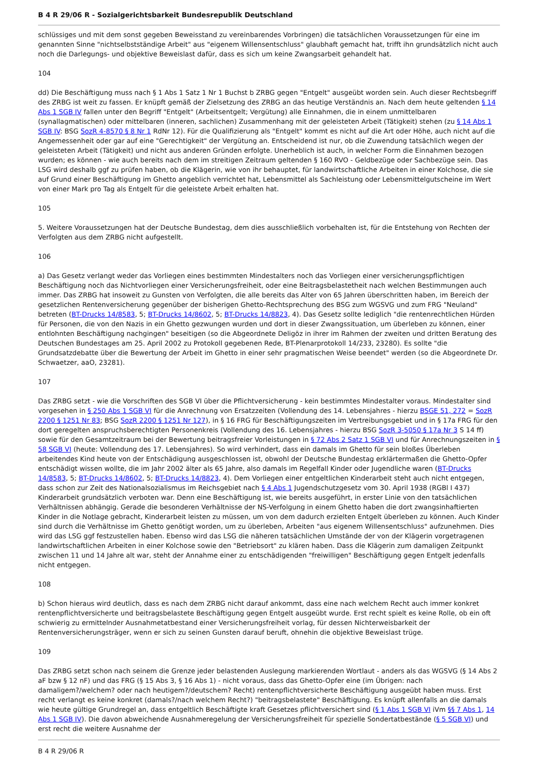B 4 R 29/06 R - Sozialgerichtsbarkeit Bundesrepublik Deutschland
schlüssiges und mit dem sonst gegeben Beweisstand zu vereinbarendes Vorbringen) die tatsächlichen Voraussetzungen für eine im genannten Sinne "nichtselbstständige Arbeit" aus "eigenem Willensentschluss" glaubhaft gemacht hat, trifft ihn grundsätzlich nicht auch noch die Darlegungs- und objektive Beweislast dafür, dass es sich um keine Zwangsarbeit gehandelt hat.
104
dd) Die Beschäftigung muss nach § 1 Abs 1 Satz 1 Nr 1 Buchst b ZRBG gegen "Entgelt" ausgeübt worden sein. Auch dieser Rechtsbegriff des ZRBG ist weit zu fassen. Er knüpft gemäß der Zielsetzung des ZRBG an das heutige Verständnis an. Nach dem heute geltenden § 14 Abs 1 SGB IV fallen unter den Begriff "Entgelt" (Arbeitsentgelt; Vergütung) alle Einnahmen, die in einem unmittelbaren (synallagmatischen) oder mittelbaren (inneren, sachlichen) Zusammenhang mit der geleisteten Arbeit (Tätigkeit) stehen (zu § 14 Abs 1 SGB IV: BSG SozR 4-8570 § 8 Nr 1 RdNr 12). Für die Qualifizierung als "Entgelt" kommt es nicht auf die Art oder Höhe, auch nicht auf die Angemessenheit oder gar auf eine "Gerechtigkeit" der Vergütung an. Entscheidend ist nur, ob die Zuwendung tatsächlich wegen der geleisteten Arbeit (Tätigkeit) und nicht aus anderen Gründen erfolgte. Unerheblich ist auch, in welcher Form die Einnahmen bezogen wurden; es können - wie auch bereits nach dem im streitigen Zeitraum geltenden § 160 RVO - Geldbezüge oder Sachbezüge sein. Das LSG wird deshalb ggf zu prüfen haben, ob die Klägerin, wie von ihr behauptet, für landwirtschaftliche Arbeiten in einer Kolchose, die sie auf Grund einer Beschäftigung im Ghetto angeblich verrichtet hat, Lebensmittel als Sachleistung oder Lebensmittelgutscheine im Wert von einer Mark pro Tag als Entgelt für die geleistete Arbeit erhalten hat.
105
5. Weitere Voraussetzungen hat der Deutsche Bundestag, dem dies ausschließlich vorbehalten ist, für die Entstehung von Rechten der Verfolgten aus dem ZRBG nicht aufgestellt.
106
a) Das Gesetz verlangt weder das Vorliegen eines bestimmten Mindestalters noch das Vorliegen einer versicherungspflichtigen Beschäftigung noch das Nichtvorliegen einer Versicherungsfreiheit, oder eine Beitragsbelastetheit nach welchen Bestimmungen auch immer. Das ZRBG hat insoweit zu Gunsten von Verfolgten, die alle bereits das Alter von 65 Jahren überschritten haben, im Bereich der gesetzlichen Rentenversicherung gegenüber der bisherigen Ghetto-Rechtsprechung des BSG zum WGSVG und zum FRG "Neuland" betreten (BT-Drucks 14/8583, 5; BT-Drucks 14/8602, 5; BT-Drucks 14/8823, 4). Das Gesetz sollte lediglich "die rentenrechtlichen Hürden für Personen, die von den Nazis in ein Ghetto gezwungen wurden und dort in dieser Zwangssituation, um überleben zu können, einer entlohnten Beschäftigung nachgingen" beseitigen (so die Abgeordnete Deligöz in ihrer im Rahmen der zweiten und dritten Beratung des Deutschen Bundestages am 25. April 2002 zu Protokoll gegebenen Rede, BT-Plenarprotokoll 14/233, 23280). Es sollte "die Grundsatzdebatte über die Bewertung der Arbeit im Ghetto in einer sehr pragmatischen Weise beendet" werden (so die Abgeordnete Dr. Schwaetzer, aaO, 23281).
107
Das ZRBG setzt - wie die Vorschriften des SGB VI über die Pflichtversicherung - kein bestimmtes Mindestalter voraus. Mindestalter sind vorgesehen in § 250 Abs 1 SGB VI für die Anrechnung von Ersatzzeiten (Vollendung des 14. Lebensjahres - hierzu BSGE 51, 272 = SozR 2200 § 1251 Nr 83; BSG SozR 2200 § 1251 Nr 127), in § 16 FRG für Beschäftigungszeiten im Vertreibungsgebiet und in § 17a FRG für den dort geregelten anspruchsberechtigten Personenkreis (Vollendung des 16. Lebensjahres - hierzu BSG SozR 3-5050 § 17a Nr 3 S 14 ff) sowie für den Gesamtzeitraum bei der Bewertung beitragsfreier Vorleistungen in § 72 Abs 2 Satz 1 SGB VI und für Anrechnungszeiten in § 58 SGB VI (heute: Vollendung des 17. Lebensjahres). So wird verhindert, dass ein damals im Ghetto für sein bloßes Überleben arbeitendes Kind heute von der Entschädigung ausgeschlossen ist, obwohl der Deutsche Bundestag erklärtermaßen die Ghetto-Opfer entschädigt wissen wollte, die im Jahr 2002 älter als 65 Jahre, also damals im Regelfall Kinder oder Jugendliche waren (BT-Drucks 14/8583, 5; BT-Drucks 14/8602, 5; BT-Drucks 14/8823, 4). Dem Vorliegen einer entgeltlichen Kinderarbeit steht auch nicht entgegen, dass schon zur Zeit des Nationalsozialismus im Reichsgebiet nach § 4 Abs 1 Jugendschutzgesetz vom 30. April 1938 (RGBl I 437) Kinderarbeit grundsätzlich verboten war. Denn eine Beschäftigung ist, wie bereits ausgeführt, in erster Linie von den tatsächlichen Verhältnissen abhängig. Gerade die besonderen Verhältnisse der NS-Verfolgung in einem Ghetto haben die dort zwangsinhaftierten Kinder in die Notlage gebracht, Kinderarbeit leisten zu müssen, um von dem dadurch erzielten Entgelt überleben zu können. Auch Kinder sind durch die Verhältnisse im Ghetto genötigt worden, um zu überleben, Arbeiten "aus eigenem Willensentschluss" aufzunehmen. Dies wird das LSG ggf festzustellen haben. Ebenso wird das LSG die näheren tatsächlichen Umstände der von der Klägerin vorgetragenen landwirtschaftlichen Arbeiten in einer Kolchose sowie den "Betriebsort" zu klären haben. Dass die Klägerin zum damaligen Zeitpunkt zwischen 11 und 14 Jahre alt war, steht der Annahme einer zu entschädigenden "freiwilligen" Beschäftigung gegen Entgelt jedenfalls nicht entgegen.
108
b) Schon hieraus wird deutlich, dass es nach dem ZRBG nicht darauf ankommt, dass eine nach welchem Recht auch immer konkret rentenpflichtversicherte und beitragsbelastete Beschäftigung gegen Entgelt ausgeübt wurde. Erst recht spielt es keine Rolle, ob ein oft schwierig zu ermittelnder Ausnahmetatbestand einer Versicherungsfreiheit vorlag, für dessen Nichterweisbarkeit der Rentenversicherungsträger, wenn er sich zu seinen Gunsten darauf beruft, ohnehin die objektive Beweislast trüge.
109
Das ZRBG setzt schon nach seinem die Grenze jeder belastenden Auslegung markierenden Wortlaut - anders als das WGSVG (§ 14 Abs 2 aF bzw § 12 nF) und das FRG (§ 15 Abs 3, § 16 Abs 1) - nicht voraus, dass das Ghetto-Opfer eine (im Übrigen: nach damaligem?/welchem? oder nach heutigem?/deutschem? Recht) rentenpflichtversicherte Beschäftigung ausgeübt haben muss. Erst recht verlangt es keine konkret (damals?/nach welchem Recht?) "beitragsbelastete" Beschäftigung. Es knüpft allenfalls an die damals wie heute gültige Grundregel an, dass entgeltlich Beschäftigte kraft Gesetzes pflichtversichert sind (§ 1 Abs 1 SGB VI iVm §§ 7 Abs 1, 14 Abs 1 SGB IV). Die davon abweichende Ausnahmeregelung der Versicherungsfreiheit für spezielle Sondertatbestände (§ 5 SGB VI) und erst recht die weitere Ausnahme der
B 4 R 29/06 R